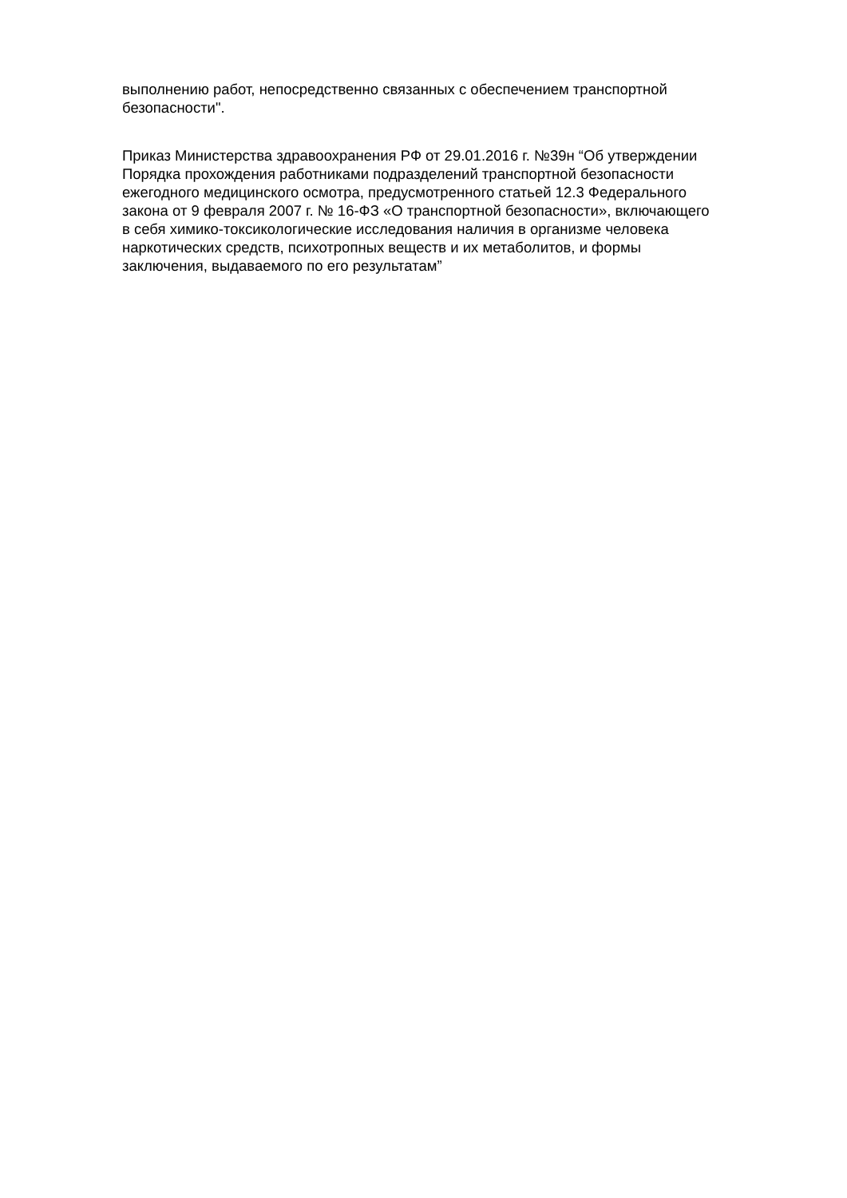выполнению работ, непосредственно связанных с обеспечением транспортной
безопасности".
Приказ Министерства здравоохранения РФ от 29.01.2016 г. №39н “Об утверждении
Порядка прохождения работниками подразделений транспортной безопасности
ежегодного медицинского осмотра, предусмотренного статьей 12.3 Федерального
закона от 9 февраля 2007 г. № 16-ФЗ «О транспортной безопасности», включающего
в себя химико-токсикологические исследования наличия в организме человека
наркотических средств, психотропных веществ и их метаболитов, и формы
заключения, выдаваемого по его результатам”